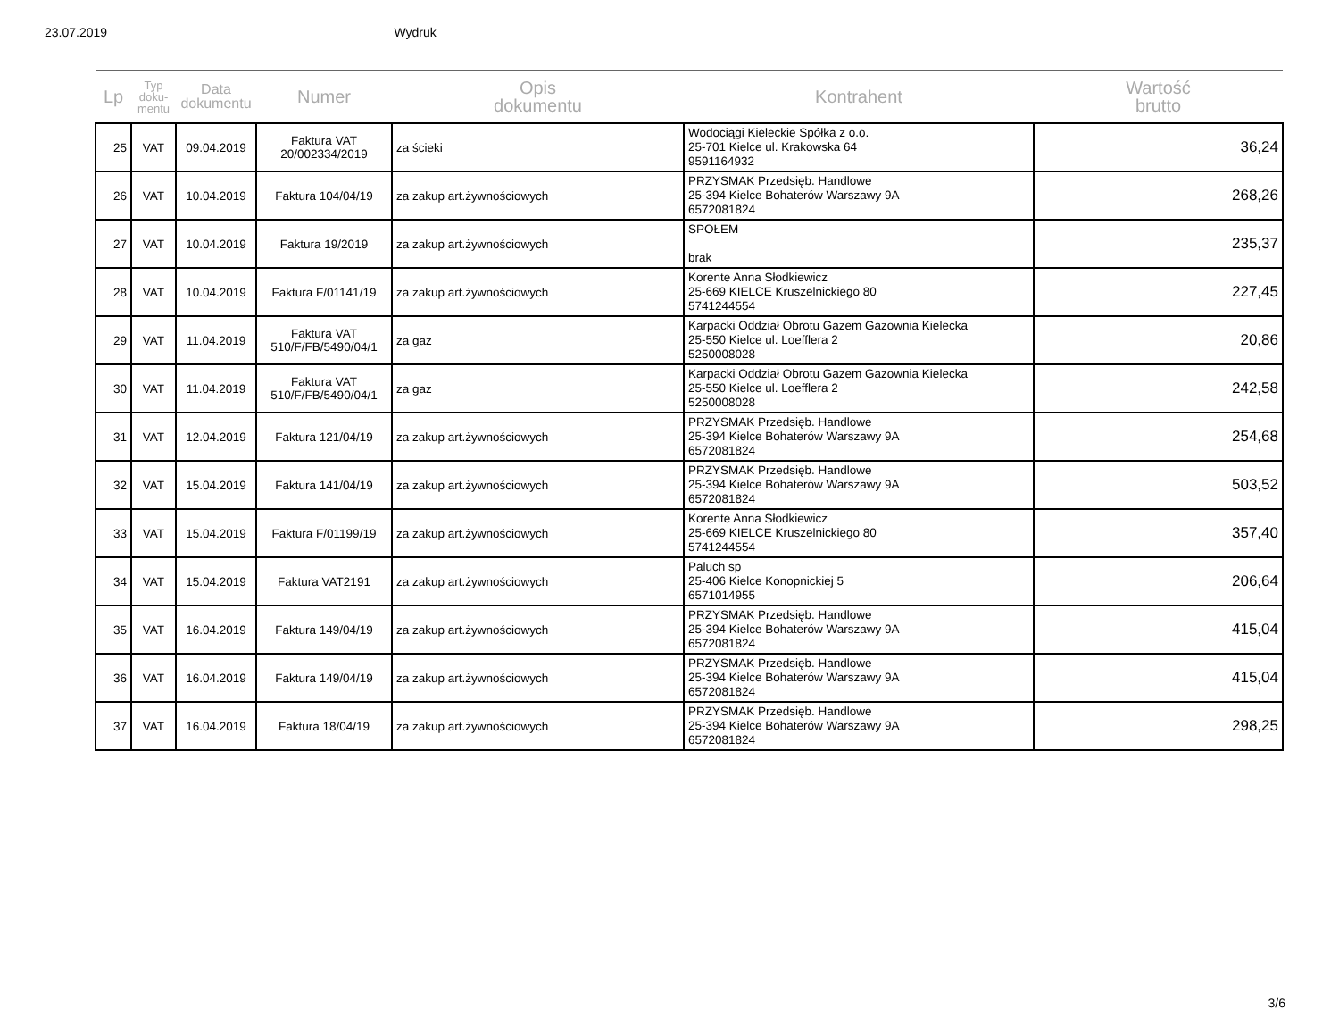23.07.2019 Wydruk
| Lp | Typ doku- mentu | Data dokumentu | Numer | Opis dokumentu | Kontrahent | Wartość brutto |
| --- | --- | --- | --- | --- | --- | --- |
| 25 | VAT | 09.04.2019 | Faktura VAT 20/002334/2019 | za ścieki | Wodociągi Kieleckie Spółka z o.o. 25-701 Kielce ul. Krakowska 64 9591164932 | 36,24 |
| 26 | VAT | 10.04.2019 | Faktura 104/04/19 | za zakup art.żywnościowych | PRZYSMAK Przedsięb. Handlowe 25-394 Kielce Bohaterów Warszawy 9A 6572081824 | 268,26 |
| 27 | VAT | 10.04.2019 | Faktura 19/2019 | za zakup art.żywnościowych | SPOŁEM brak | 235,37 |
| 28 | VAT | 10.04.2019 | Faktura F/01141/19 | za zakup art.żywnościowych | Korente Anna Słodkiewicz 25-669 KIELCE Kruszelnickiego 80 5741244554 | 227,45 |
| 29 | VAT | 11.04.2019 | Faktura VAT 510/F/FB/5490/04/1 | za gaz | Karpacki Oddział Obrotu Gazem Gazownia Kielecka 25-550 Kielce ul. Loefflera 2 5250008028 | 20,86 |
| 30 | VAT | 11.04.2019 | Faktura VAT 510/F/FB/5490/04/1 | za gaz | Karpacki Oddział Obrotu Gazem Gazownia Kielecka 25-550 Kielce ul. Loefflera 2 5250008028 | 242,58 |
| 31 | VAT | 12.04.2019 | Faktura 121/04/19 | za zakup art.żywnościowych | PRZYSMAK Przedsięb. Handlowe 25-394 Kielce Bohaterów Warszawy 9A 6572081824 | 254,68 |
| 32 | VAT | 15.04.2019 | Faktura 141/04/19 | za zakup art.żywnościowych | PRZYSMAK Przedsięb. Handlowe 25-394 Kielce Bohaterów Warszawy 9A 6572081824 | 503,52 |
| 33 | VAT | 15.04.2019 | Faktura F/01199/19 | za zakup art.żywnościowych | Korente Anna Słodkiewicz 25-669 KIELCE Kruszelnickiego 80 5741244554 | 357,40 |
| 34 | VAT | 15.04.2019 | Faktura VAT2191 | za zakup art.żywnościowych | Paluch sp 25-406 Kielce Konopnickiej 5 6571014955 | 206,64 |
| 35 | VAT | 16.04.2019 | Faktura 149/04/19 | za zakup art.żywnościowych | PRZYSMAK Przedsięb. Handlowe 25-394 Kielce Bohaterów Warszawy 9A 6572081824 | 415,04 |
| 36 | VAT | 16.04.2019 | Faktura 149/04/19 | za zakup art.żywnościowych | PRZYSMAK Przedsięb. Handlowe 25-394 Kielce Bohaterów Warszawy 9A 6572081824 | 415,04 |
| 37 | VAT | 16.04.2019 | Faktura 18/04/19 | za zakup art.żywnościowych | PRZYSMAK Przedsięb. Handlowe 25-394 Kielce Bohaterów Warszawy 9A 6572081824 | 298,25 |
3/6